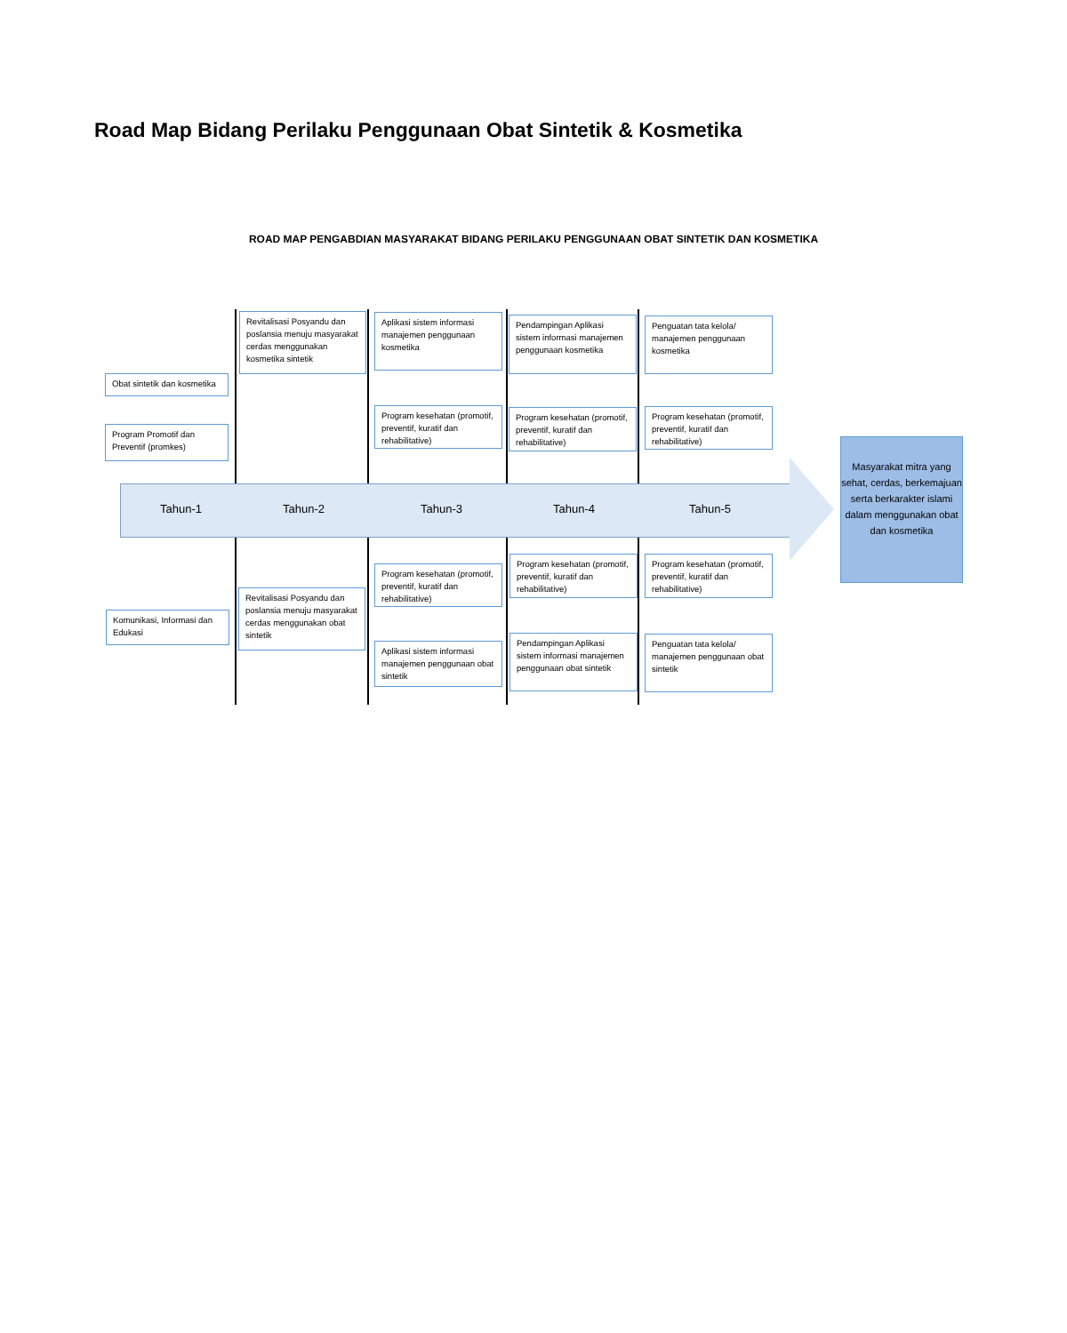Road Map Bidang Perilaku Penggunaan Obat Sintetik & Kosmetika
ROAD MAP PENGABDIAN MASYARAKAT BIDANG PERILAKU PENGGUNAAN OBAT SINTETIK DAN KOSMETIKA
Revitalisasi Posyandu dan poslansia menuju masyarakat cerdas menggunakan kosmetika sintetik
Aplikasi sistem informasi manajemen penggunaan kosmetika
Pendampingan Aplikasi sistem informasi manajemen penggunaan kosmetika
Penguatan tata kelola/ manajemen penggunaan kosmetika
Obat sintetik dan kosmetika
Program Promotif dan Preventif (promkes)
Program kesehatan (promotif, preventif, kuratif dan rehabilitative)
Program kesehatan (promotif, preventif, kuratif dan rehabilitative)
Program kesehatan (promotif, preventif, kuratif dan rehabilitative)
Tahun-1 Tahun-2 Tahun-3 Tahun-4 Tahun-5
Masyarakat mitra yang sehat, cerdas, berkemajuan serta berkarakter islami dalam menggunakan obat dan kosmetika
Program kesehatan (promotif, preventif, kuratif dan rehabilitative)
Program kesehatan (promotif, preventif, kuratif dan rehabilitative)
Program kesehatan (promotif, preventif, kuratif dan rehabilitative)
Komunikasi, Informasi dan Edukasi
Revitalisasi Posyandu dan poslansia menuju masyarakat cerdas menggunakan obat sintetik
Aplikasi sistem informasi manajemen penggunaan obat sintetik
Pendampingan Aplikasi sistem informasi manajemen penggunaan obat sintetik
Penguatan tata kelola/ manajemen penggunaan obat sintetik